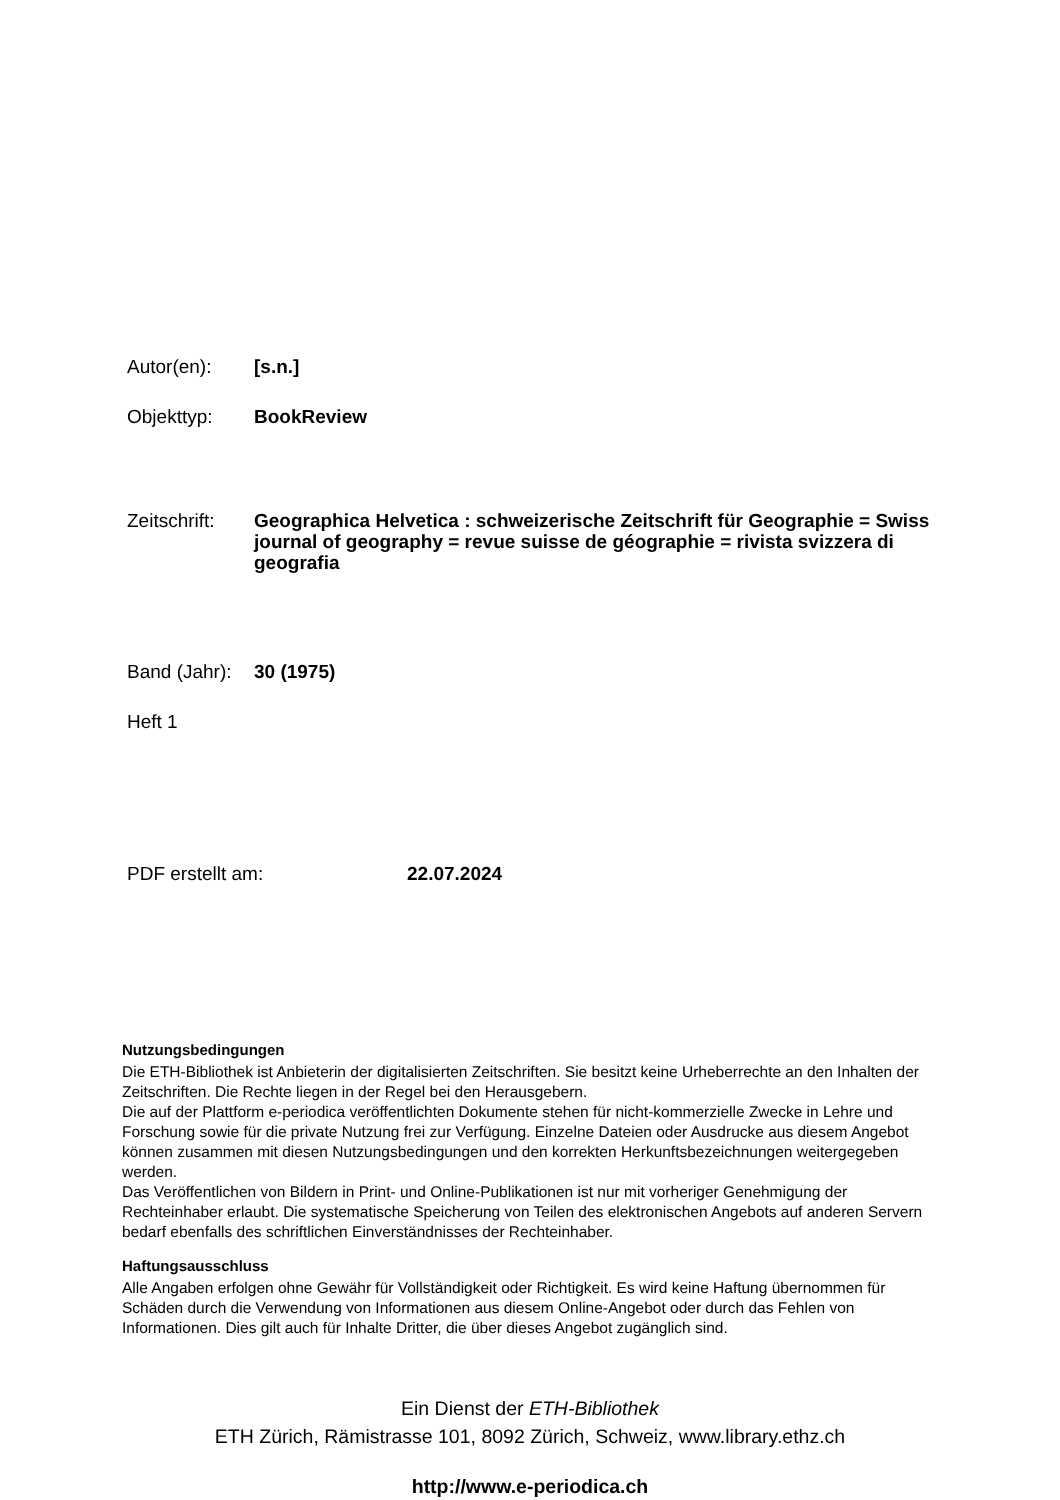Autor(en):
[s.n.]
Objekttyp:
BookReview
Zeitschrift:
Geographica Helvetica : schweizerische Zeitschrift für Geographie = Swiss journal of geography = revue suisse de géographie = rivista svizzera di geografia
Band (Jahr):
30 (1975)
Heft 1
PDF erstellt am:
22.07.2024
Nutzungsbedingungen
Die ETH-Bibliothek ist Anbieterin der digitalisierten Zeitschriften. Sie besitzt keine Urheberrechte an den Inhalten der Zeitschriften. Die Rechte liegen in der Regel bei den Herausgebern.
Die auf der Plattform e-periodica veröffentlichten Dokumente stehen für nicht-kommerzielle Zwecke in Lehre und Forschung sowie für die private Nutzung frei zur Verfügung. Einzelne Dateien oder Ausdrucke aus diesem Angebot können zusammen mit diesen Nutzungsbedingungen und den korrekten Herkunftsbezeichnungen weitergegeben werden.
Das Veröffentlichen von Bildern in Print- und Online-Publikationen ist nur mit vorheriger Genehmigung der Rechteinhaber erlaubt. Die systematische Speicherung von Teilen des elektronischen Angebots auf anderen Servern bedarf ebenfalls des schriftlichen Einverständnisses der Rechteinhaber.
Haftungsausschluss
Alle Angaben erfolgen ohne Gewähr für Vollständigkeit oder Richtigkeit. Es wird keine Haftung übernommen für Schäden durch die Verwendung von Informationen aus diesem Online-Angebot oder durch das Fehlen von Informationen. Dies gilt auch für Inhalte Dritter, die über dieses Angebot zugänglich sind.
Ein Dienst der ETH-Bibliothek
ETH Zürich, Rämistrasse 101, 8092 Zürich, Schweiz, www.library.ethz.ch
http://www.e-periodica.ch